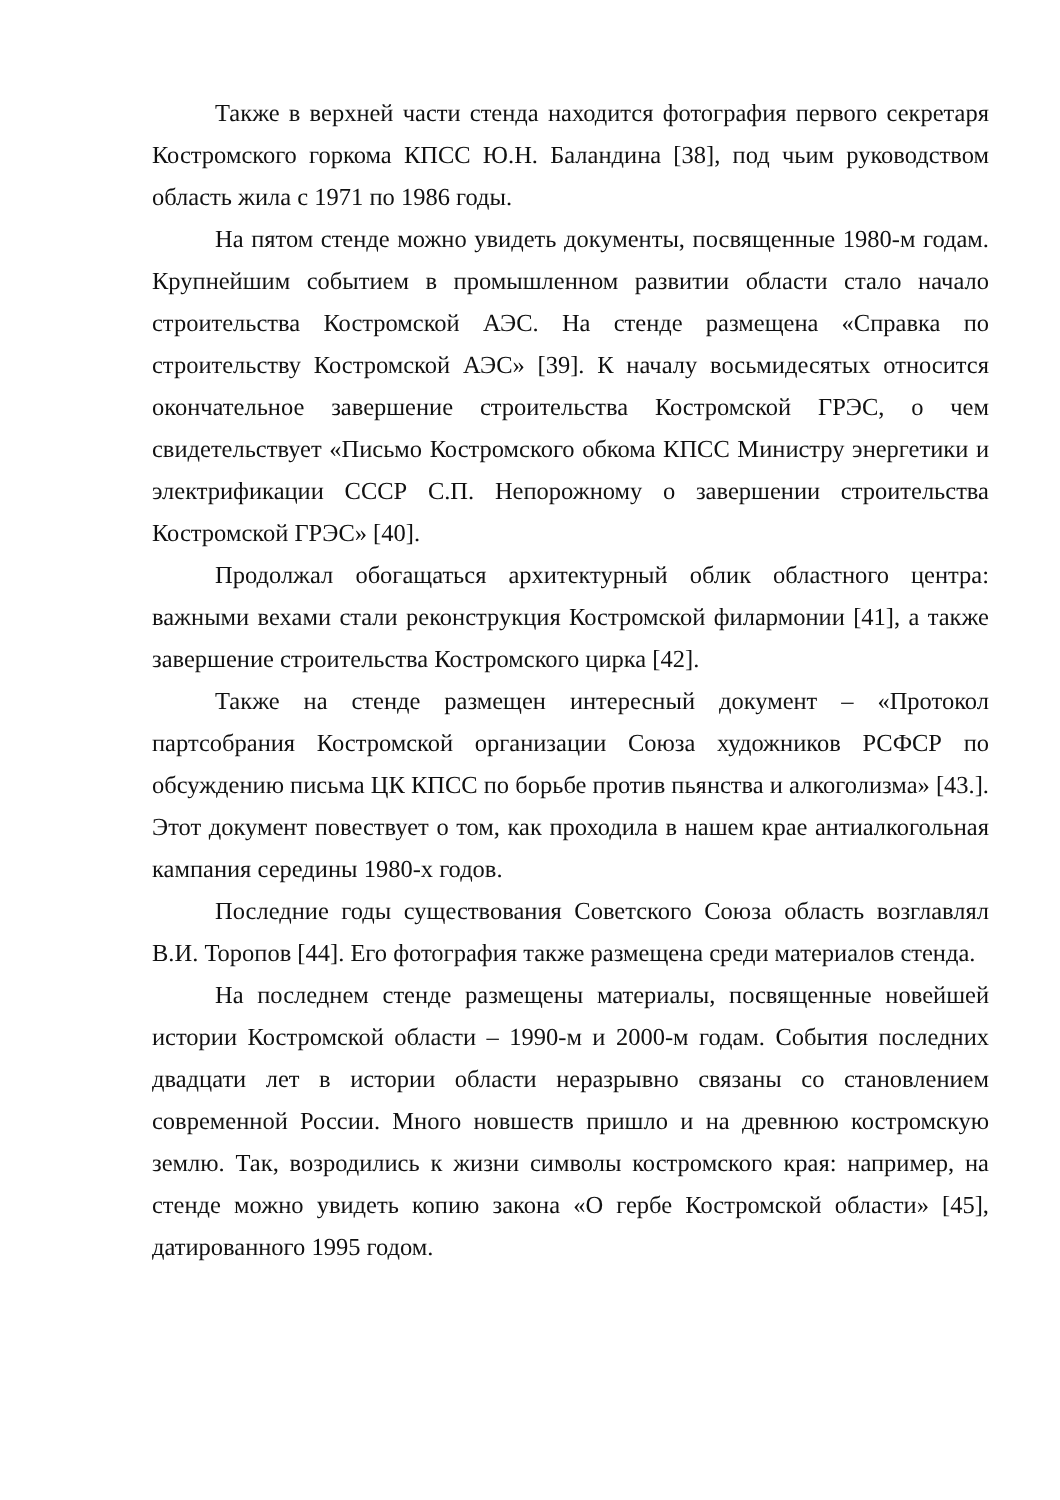Также в верхней части стенда находится фотография первого секретаря Костромского горкома КПСС Ю.Н. Баландина [38], под чьим руководством область жила с 1971 по 1986 годы.
На пятом стенде можно увидеть документы, посвященные 1980-м годам. Крупнейшим событием в промышленном развитии области стало начало строительства Костромской АЭС. На стенде размещена «Справка по строительству Костромской АЭС» [39]. К началу восьмидесятых относится окончательное завершение строительства Костромской ГРЭС, о чем свидетельствует «Письмо Костромского обкома КПСС Министру энергетики и электрификации СССР С.П. Непорожному о завершении строительства Костромской ГРЭС» [40].
Продолжал обогащаться архитектурный облик областного центра: важными вехами стали реконструкция Костромской филармонии [41], а также завершение строительства Костромского цирка [42].
Также на стенде размещен интересный документ – «Протокол партсобрания Костромской организации Союза художников РСФСР по обсуждению письма ЦК КПСС по борьбе против пьянства и алкоголизма» [43.]. Этот документ повествует о том, как проходила в нашем крае антиалкогольная кампания середины 1980-х годов.
Последние годы существования Советского Союза область возглавлял В.И. Торопов [44]. Его фотография также размещена среди материалов стенда.
На последнем стенде размещены материалы, посвященные новейшей истории Костромской области – 1990-м и 2000-м годам. События последних двадцати лет в истории области неразрывно связаны со становлением современной России. Много новшеств пришло и на древнюю костромскую землю. Так, возродились к жизни символы костромского края: например, на стенде можно увидеть копию закона «О гербе Костромской области» [45], датированного 1995 годом.